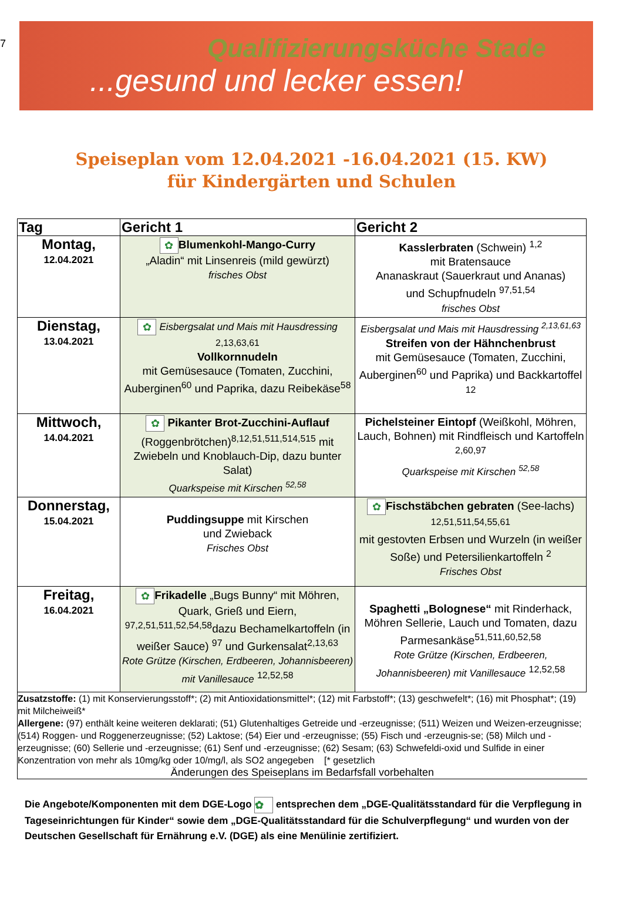7
Qualifizierungsküche Stade
...gesund und lecker essen!
Speiseplan vom 12.04.2021 -16.04.2021 (15. KW)
für Kindergärten und Schulen
| Tag | Gericht 1 | Gericht 2 |
| --- | --- | --- |
| Montag, 12.04.2021 | ✿ Blumenkohl-Mango-Curry „Aladin“ mit Linsenreis (mild gewürzt) frisches Obst | Kasslerbraten (Schwein) <sup>1,2</sup> mit Bratensauce Ananaskraut (Sauerkraut und Ananas) und Schupfnudeln <sup>97,51,54</sup> frisches Obst |
| Dienstag, 13.04.2021 | ✿ Eisbergsalat und Mais mit Hausdressing 2,13,63,61 Vollkornnudeln mit Gemüsesauce (Tomaten, Zucchini, Auberginen<sup>60</sup> und Paprika, dazu Reibekäse<sup>58</sup> | Eisbergsalat und Mais mit Hausdressing <sup>2,13,61,63</sup> Streifen von der Hähnchenbrust mit Gemüsesauce (Tomaten, Zucchini, Auberginen<sup>60</sup> und Paprika) und Backkartoffel <sup>12</sup> |
| Mittwoch, 14.04.2021 | ✿ Pikanter Brot-Zucchini-Auflauf (Roggenbrötchen)<sup>8,12,51,511,514,515</sup> mit Zwiebeln und Knoblauch-Dip, dazu bunter Salat) Quarkspeise mit Kirschen <sup>52,58</sup> | Pichelsteiner Eintopf (Weißkohl, Möhren, Lauch, Bohnen) mit Rindfleisch und Kartoffeln <sup>2,60,97</sup> Quarkspeise mit Kirschen <sup>52,58</sup> |
| Donnerstag, 15.04.2021 | Puddingsuppe mit Kirschen und Zwieback Frisches Obst | ✿ Fischstäbchen gebraten (See-lachs) <sup>12,51,511,54,55,61</sup> mit gestovten Erbsen und Wurzeln (in weißer Soße) und Petersilienkartoffeln <sup>2</sup> Frisches Obst |
| Freitag, 16.04.2021 | ✿ Frikadelle „Bugs Bunny“ mit Möhren, Quark, Grieß und Eiern, <sup>97,2,51,511,52,54,58</sup>dazu Bechamelkartoffeln (in weißer Sauce) <sup>97</sup> und Gurkensalat<sup>2,13,63</sup> Rote Grütze (Kirschen, Erdbeeren, Johannisbeeren) mit Vanillesauce <sup>12,52,58</sup> | Spaghetti „Bolognese“ mit Rinderhack, Möhren Sellerie, Lauch und Tomaten, dazu Parmesankäse<sup>51,511,60,52,58</sup> Rote Grütze (Kirschen, Erdbeeren, Johannisbeeren) mit Vanillesauce <sup>12,52,58</sup> |
Zusatzstoffe: (1) mit Konservierungsstoff*; (2) mit Antioxidationsmittel*; (12) mit Farbstoff*; (13) geschwefelt*; (16) mit Phosphat*; (19) mit Milcheiweiß*
Allergene: (97) enthält keine weiteren deklarati; (51) Glutenhaltiges Getreide und -erzeugnisse; (511) Weizen und Weizen-erzeugnisse;(514) Roggen- und Roggenerzeugnisse; (52) Laktose; (54) Eier und -erzeugnisse; (55) Fisch und -erzeugnis-se; (58) Milch und -erzeugnisse; (60) Sellerie und -erzeugnisse; (61) Senf und -erzeugnisse; (62) Sesam; (63) Schwefeldi-oxid und Sulfide in einer Konzentration von mehr als 10mg/kg oder 10/mg/l, als SO2 angegeben [* gesetzlich
Änderungen des Speiseplans im Bedarfsfall vorbehalten
Die Angebote/Komponenten mit dem DGE-Logo ✿ entsprechen dem „DGE-Qualitätsstandard für die Verpflegung in Tageseinrichtungen für Kinder“ sowie dem „DGE-Qualitätsstandard für die Schulverpflegung“ und wurden von der Deutschen Gesellschaft für Ernährung e.V. (DGE) als eine Menülinie zertifiziert.